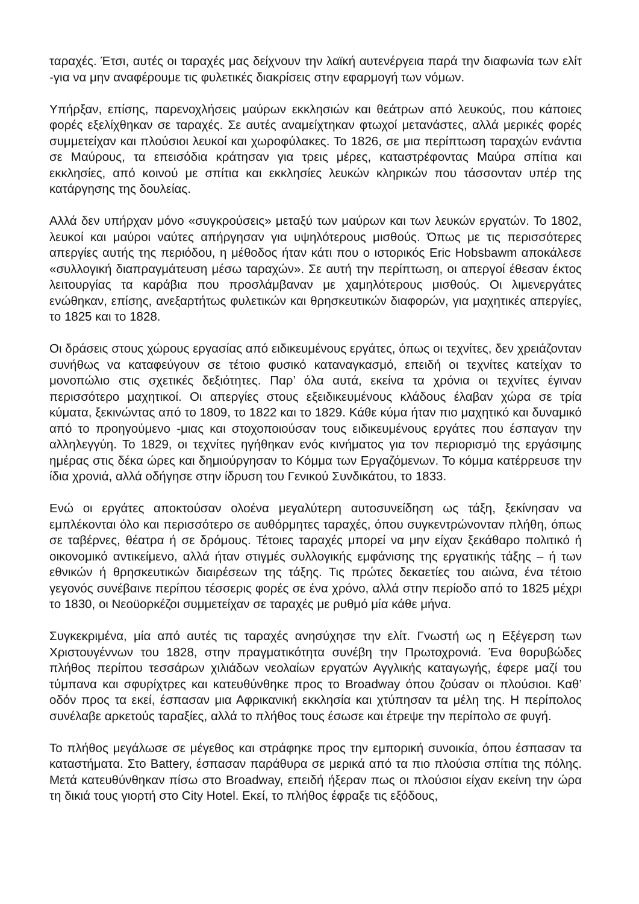ταραχές. Έτσι, αυτές οι ταραχές μας δείχνουν την λαϊκή αυτενέργεια παρά την διαφωνία των ελίτ -για να μην αναφέρουμε τις φυλετικές διακρίσεις στην εφαρμογή των νόμων.
Υπήρξαν, επίσης, παρενοχλήσεις μαύρων εκκλησιών και θεάτρων από λευκούς, που κάποιες φορές εξελίχθηκαν σε ταραχές. Σε αυτές αναμείχτηκαν φτωχοί μετανάστες, αλλά μερικές φορές συμμετείχαν και πλούσιοι λευκοί και χωροφύλακες. Το 1826, σε μια περίπτωση ταραχών ενάντια σε Μαύρους, τα επεισόδια κράτησαν για τρεις μέρες, καταστρέφοντας Μαύρα σπίτια και εκκλησίες, από κοινού με σπίτια και εκκλησίες λευκών κληρικών που τάσσονταν υπέρ της κατάργησης της δουλείας.
Αλλά δεν υπήρχαν μόνο «συγκρούσεις» μεταξύ των μαύρων και των λευκών εργατών. Το 1802, λευκοί και μαύροι ναύτες απήργησαν για υψηλότερους μισθούς. Όπως με τις περισσότερες απεργίες αυτής της περιόδου, η μέθοδος ήταν κάτι που ο ιστορικός Eric Hobsbawm αποκάλεσε «συλλογική διαπραγμάτευση μέσω ταραχών». Σε αυτή την περίπτωση, οι απεργοί έθεσαν έκτος λειτουργίας τα καράβια που προσλάμβαναν με χαμηλότερους μισθούς. Οι λιμενεργάτες ενώθηκαν, επίσης, ανεξαρτήτως φυλετικών και θρησκευτικών διαφορών, για μαχητικές απεργίες, το 1825 και το 1828.
Οι δράσεις στους χώρους εργασίας από ειδικευμένους εργάτες, όπως οι τεχνίτες, δεν χρειάζονταν συνήθως να καταφεύγουν σε τέτοιο φυσικό καταναγκασμό, επειδή οι τεχνίτες κατείχαν το μονοπώλιο στις σχετικές δεξιότητες. Παρ’ όλα αυτά, εκείνα τα χρόνια οι τεχνίτες έγιναν περισσότερο μαχητικοί. Οι απεργίες στους εξειδικευμένους κλάδους έλαβαν χώρα σε τρία κύματα, ξεκινώντας από το 1809, το 1822 και το 1829. Κάθε κύμα ήταν πιο μαχητικό και δυναμικό από το προηγούμενο -μιας και στοχοποιούσαν τους ειδικευμένους εργάτες που έσπαγαν την αλληλεγγύη. Το 1829, οι τεχνίτες ηγήθηκαν ενός κινήματος για τον περιορισμό της εργάσιμης ημέρας στις δέκα ώρες και δημιούργησαν το Κόμμα των Εργαζόμενων. Το κόμμα κατέρρευσε την ίδια χρονιά, αλλά οδήγησε στην ίδρυση του Γενικού Συνδικάτου, το 1833.
Ενώ οι εργάτες αποκτούσαν ολοένα μεγαλύτερη αυτοσυνείδηση ως τάξη, ξεκίνησαν να εμπλέκονται όλο και περισσότερο σε αυθόρμητες ταραχές, όπου συγκεντρώνονταν πλήθη, όπως σε ταβέρνες, θέατρα ή σε δρόμους. Τέτοιες ταραχές μπορεί να μην είχαν ξεκάθαρο πολιτικό ή οικονομικό αντικείμενο, αλλά ήταν στιγμές συλλογικής εμφάνισης της εργατικής τάξης – ή των εθνικών ή θρησκευτικών διαιρέσεων της τάξης. Τις πρώτες δεκαετίες του αιώνα, ένα τέτοιο γεγονός συνέβαινε περίπου τέσσερις φορές σε ένα χρόνο, αλλά στην περίοδο από το 1825 μέχρι το 1830, οι Νεοϋορκέζοι συμμετείχαν σε ταραχές με ρυθμό μία κάθε μήνα.
Συγκεκριμένα, μία από αυτές τις ταραχές ανησύχησε την ελίτ. Γνωστή ως η Εξέγερση των Χριστουγέννων του 1828, στην πραγματικότητα συνέβη την Πρωτοχρονιά. Ένα θορυβώδες πλήθος περίπου τεσσάρων χιλιάδων νεολαίων εργατών Αγγλικής καταγωγής, έφερε μαζί του τύμπανα και σφυρίχτρες και κατευθύνθηκε προς το Broadway όπου ζούσαν οι πλούσιοι. Καθ’ οδόν προς τα εκεί, έσπασαν μια Αφρικανική εκκλησία και χτύπησαν τα μέλη της. Η περίπολος συνέλαβε αρκετούς ταραξίες, αλλά το πλήθος τους έσωσε και έτρεψε την περίπολο σε φυγή.
Το πλήθος μεγάλωσε σε μέγεθος και στράφηκε προς την εμπορική συνοικία, όπου έσπασαν τα καταστήματα. Στο Battery, έσπασαν παράθυρα σε μερικά από τα πιο πλούσια σπίτια της πόλης. Μετά κατευθύνθηκαν πίσω στο Broadway, επειδή ήξεραν πως οι πλούσιοι είχαν εκείνη την ώρα τη δικιά τους γιορτή στο City Hotel. Εκεί, το πλήθος έφραξε τις εξόδους,